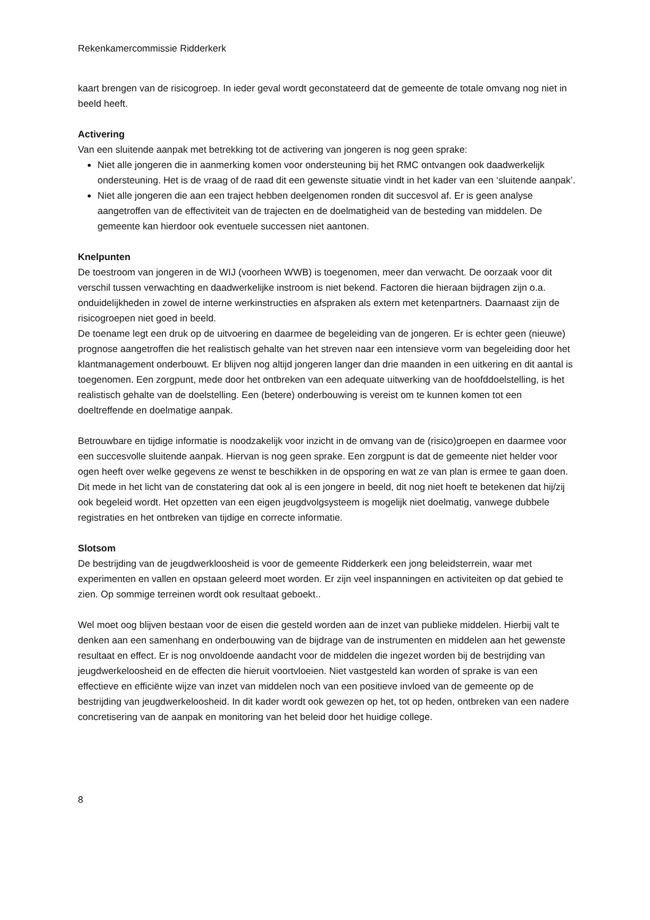Rekenkamercommissie Ridderkerk
kaart brengen van de risicogroep. In ieder geval wordt geconstateerd dat de gemeente de totale omvang nog niet in beeld heeft.
Activering
Van een sluitende aanpak met betrekking tot de activering van jongeren is nog geen sprake:
Niet alle jongeren die in aanmerking komen voor ondersteuning bij het RMC ontvangen ook daadwerkelijk ondersteuning. Het is de vraag of de raad dit een gewenste situatie vindt in het kader van een ‘sluitende aanpak’.
Niet alle jongeren die aan een traject hebben deelgenomen ronden dit succesvol af. Er is geen analyse aangetroffen van de effectiviteit van de trajecten en de doelmatigheid van de besteding van middelen. De gemeente kan hierdoor ook eventuele successen niet aantonen.
Knelpunten
De toestroom van jongeren in de WIJ (voorheen WWB) is toegenomen, meer dan verwacht. De oorzaak voor dit verschil tussen verwachting en daadwerkelijke instroom is niet bekend. Factoren die hieraan bijdragen zijn o.a. onduidelijkheden in zowel de interne werkinstructies en afspraken als extern met ketenpartners. Daarnaast zijn de risicogroepen niet goed in beeld.
De toename legt een druk op de uitvoering en daarmee de begeleiding van de jongeren. Er is echter geen (nieuwe) prognose aangetroffen die het realistisch gehalte van het streven naar een intensieve vorm van begeleiding door het klantmanagement onderbouwt. Er blijven nog altijd jongeren langer dan drie maanden in een uitkering en dit aantal is toegenomen. Een zorgpunt, mede door het ontbreken van een adequate uitwerking van de hoofddoelstelling, is het realistisch gehalte van de doelstelling. Een (betere) onderbouwing is vereist om te kunnen komen tot een doeltreffende en doelmatige aanpak.
Betrouwbare en tijdige informatie is noodzakelijk voor inzicht in de omvang van de (risico)groepen en daarmee voor een succesvolle sluitende aanpak. Hiervan is nog geen sprake. Een zorgpunt is dat de gemeente niet helder voor ogen heeft over welke gegevens ze wenst te beschikken in de opsporing en wat ze van plan is ermee te gaan doen. Dit mede in het licht van de constatering dat ook al is een jongere in beeld, dit nog niet hoeft te betekenen dat hij/zij ook begeleid wordt. Het opzetten van een eigen jeugdvolgsysteem is mogelijk niet doelmatig, vanwege dubbele registraties en het ontbreken van tijdige en correcte informatie.
Slotsom
De bestrijding van de jeugdwerkloosheid is voor de gemeente Ridderkerk een jong beleidsterrein, waar met experimenten en vallen en opstaan geleerd moet worden. Er zijn veel inspanningen en activiteiten op dat gebied te zien. Op sommige terreinen wordt ook resultaat geboekt..
Wel moet oog blijven bestaan voor de eisen die gesteld worden aan de inzet van publieke middelen. Hierbij valt te denken aan een samenhang en onderbouwing van de bijdrage van de instrumenten en middelen aan het gewenste resultaat en effect. Er is nog onvoldoende aandacht voor de middelen die ingezet worden bij de bestrijding van jeugdwerkeloosheid en de effecten die hieruit voortvloeien. Niet vastgesteld kan worden of sprake is van een effectieve en efficiënte wijze van inzet van middelen noch van een positieve invloed van de gemeente op de bestrijding van jeugdwerkeloosheid. In dit kader wordt ook gewezen op het, tot op heden, ontbreken van een nadere concretisering van de aanpak en monitoring van het beleid door het huidige college.
8